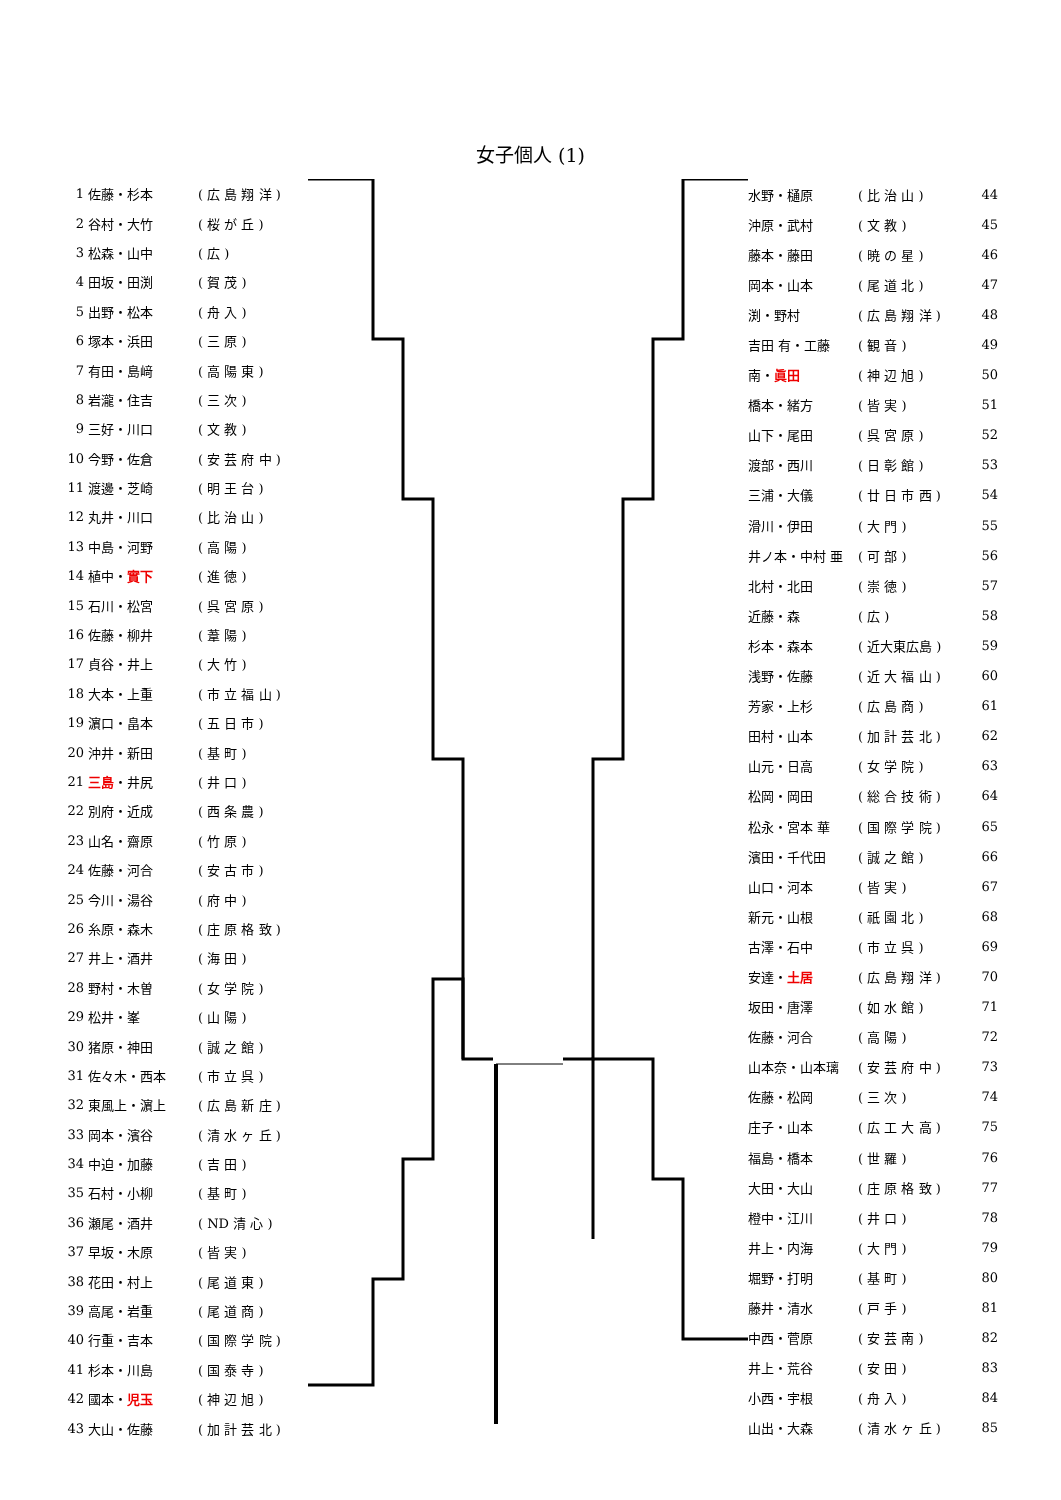女子個人 (1)
| 1 | 佐藤・杉本 | ( 広 島 翔 洋 ) |
| 2 | 谷村・大竹 | ( 桜 が 丘 ) |
| 3 | 松森・山中 | ( 広 ) |
| 4 | 田坂・田渕 | ( 賀 茂 ) |
| 5 | 出野・松本 | ( 舟 入 ) |
| 6 | 塚本・浜田 | ( 三 原 ) |
| 7 | 有田・島﨑 | ( 高 陽 東 ) |
| 8 | 岩瀧・住吉 | ( 三 次 ) |
| 9 | 三好・川口 | ( 文 教 ) |
| 10 | 今野・佐倉 | ( 安 芸 府 中 ) |
| 11 | 渡邊・芝崎 | ( 明 王 台 ) |
| 12 | 丸井・川口 | ( 比 治 山 ) |
| 13 | 中島・河野 | ( 高 陽 ) |
| 14 | 植中・ 實下 | ( 進 徳 ) |
| 15 | 石川・松宮 | ( 呉 宮 原 ) |
| 16 | 佐藤・柳井 | ( 葦 陽 ) |
| 17 | 貞谷・井上 | ( 大 竹 ) |
| 18 | 大本・上重 | ( 市 立 福 山 ) |
| 19 | 濵口・畠本 | ( 五 日 市 ) |
| 20 | 沖井・新田 | ( 基 町 ) |
| 21 | 三島 ・井尻 | ( 井 口 ) |
| 22 | 別府・近成 | ( 西 条 農 ) |
| 23 | 山名・齋原 | ( 竹 原 ) |
| 24 | 佐藤・河合 | ( 安 古 市 ) |
| 25 | 今川・湯谷 | ( 府 中 ) |
| 26 | 糸原・森木 | ( 庄 原 格 致 ) |
| 27 | 井上・酒井 | ( 海 田 ) |
| 28 | 野村・木曽 | ( 女 学 院 ) |
| 29 | 松井・峯 | ( 山 陽 ) |
| 30 | 猪原・神田 | ( 誠 之 館 ) |
| 31 | 佐々木・西本 | ( 市 立 呉 ) |
| 32 | 東風上・濵上 | ( 広 島 新 庄 ) |
| 33 | 岡本・濱谷 | ( 清 水 ヶ 丘 ) |
| 34 | 中迫・加藤 | ( 吉 田 ) |
| 35 | 石村・小柳 | ( 基 町 ) |
| 36 | 瀬尾・酒井 | ( ND 清 心 ) |
| 37 | 早坂・木原 | ( 皆 実 ) |
| 38 | 花田・村上 | ( 尾 道 東 ) |
| 39 | 高尾・岩重 | ( 尾 道 商 ) |
| 40 | 行重・吉本 | ( 国 際 学 院 ) |
| 41 | 杉本・川島 | ( 国 泰 寺 ) |
| 42 | 國本・ 児玉 | ( 神 辺 旭 ) |
| 43 | 大山・佐藤 | ( 加 計 芸 北 ) |
| 水野・樋原 | ( 比 治 山 ) | 44 |
| 沖原・武村 | ( 文 教 ) | 45 |
| 藤本・藤田 | ( 暁 の 星 ) | 46 |
| 岡本・山本 | ( 尾 道 北 ) | 47 |
| 渕・野村 | ( 広 島 翔 洋 ) | 48 |
| 吉田 有・工藤 | ( 観 音 ) | 49 |
| 南・ 眞田 | ( 神 辺 旭 ) | 50 |
| 橋本・緒方 | ( 皆 実 ) | 51 |
| 山下・尾田 | ( 呉 宮 原 ) | 52 |
| 渡部・西川 | ( 日 彰 館 ) | 53 |
| 三浦・大儀 | ( 廿 日 市 西 ) | 54 |
| 滑川・伊田 | ( 大 門 ) | 55 |
| 井ノ本・中村 亜 | ( 可 部 ) | 56 |
| 北村・北田 | ( 崇 徳 ) | 57 |
| 近藤・森 | ( 広 ) | 58 |
| 杉本・森本 | ( 近大東広島 ) | 59 |
| 浅野・佐藤 | ( 近 大 福 山 ) | 60 |
| 芳家・上杉 | ( 広 島 商 ) | 61 |
| 田村・山本 | ( 加 計 芸 北 ) | 62 |
| 山元・日高 | ( 女 学 院 ) | 63 |
| 松岡・岡田 | ( 総 合 技 術 ) | 64 |
| 松永・宮本 華 | ( 国 際 学 院 ) | 65 |
| 濱田・千代田 | ( 誠 之 館 ) | 66 |
| 山口・河本 | ( 皆 実 ) | 67 |
| 新元・山根 | ( 祇 園 北 ) | 68 |
| 古澤・石中 | ( 市 立 呉 ) | 69 |
| 安達・ 土居 | ( 広 島 翔 洋 ) | 70 |
| 坂田・唐澤 | ( 如 水 館 ) | 71 |
| 佐藤・河合 | ( 高 陽 ) | 72 |
| 山本奈・山本璃 | ( 安 芸 府 中 ) | 73 |
| 佐藤・松岡 | ( 三 次 ) | 74 |
| 庄子・山本 | ( 広 工 大 高 ) | 75 |
| 福島・橋本 | ( 世 羅 ) | 76 |
| 大田・大山 | ( 庄 原 格 致 ) | 77 |
| 橙中・江川 | ( 井 口 ) | 78 |
| 井上・内海 | ( 大 門 ) | 79 |
| 堀野・打明 | ( 基 町 ) | 80 |
| 藤井・清水 | ( 戸 手 ) | 81 |
| 中西・菅原 | ( 安 芸 南 ) | 82 |
| 井上・荒谷 | ( 安 田 ) | 83 |
| 小西・宇根 | ( 舟 入 ) | 84 |
| 山出・大森 | ( 清 水 ヶ 丘 ) | 85 |